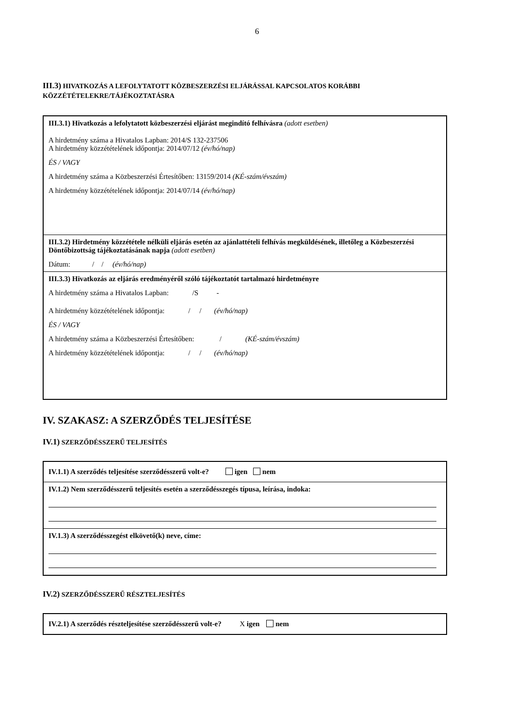6
III.3) HIVATKOZÁS A LEFOLYTATOTT KÖZBESZERZÉSI ELJÁRÁSSAL KAPCSOLATOS KORÁBBI KÖZZÉTÉTELEKRE/TÁJÉKOZTATÁSRA
III.3.1) Hivatkozás a lefolytatott közbeszerzési eljárást megindító felhívásra (adott esetben)
A hirdetmény száma a Hivatalos Lapban: 2014/S 132-237506
A hirdetmény közzétételének időpontja: 2014/07/12 (év/hó/nap)
ÉS / VAGY
A hirdetmény száma a Közbeszerzési Értesítőben: 13159/2014 (KÉ-szám/évszám)
A hirdetmény közzétételének időpontja: 2014/07/14 (év/hó/nap)
III.3.2) Hirdetmény közzététele nélküli eljárás esetén az ajánlattételi felhívás megküldésének, illetőleg a Közbeszerzési Döntőbizottság tájékoztatásának napja (adott esetben)
Dátum: / / (év/hó/nap)
III.3.3) Hivatkozás az eljárás eredményéről szóló tájékoztatót tartalmazó hirdetményre
A hirdetmény száma a Hivatalos Lapban: /S -
A hirdetmény közzétételének időpontja: / / (év/hó/nap)
ÉS / VAGY
A hirdetmény száma a Közbeszerzési Értesítőben: / (KÉ-szám/évszám)
A hirdetmény közzétételének időpontja: / / (év/hó/nap)
IV. SZAKASZ: A SZERZŐDÉS TELJESÍTÉSE
IV.1) SZERZŐDÉSSZERŰ TELJESÍTÉS
IV.1.1) A szerződés teljesítése szerződésszerű volt-e? igen nem
IV.1.2) Nem szerződésszerű teljesítés esetén a szerződésszegés típusa, leírása, indoka:
IV.1.3) A szerződésszegést elkövető(k) neve, címe:
IV.2) SZERZŐDÉSSZERŰ RÉSZTELJESÍTÉS
IV.2.1) A szerződés részteljesítése szerződésszerű volt-e? X igen nem